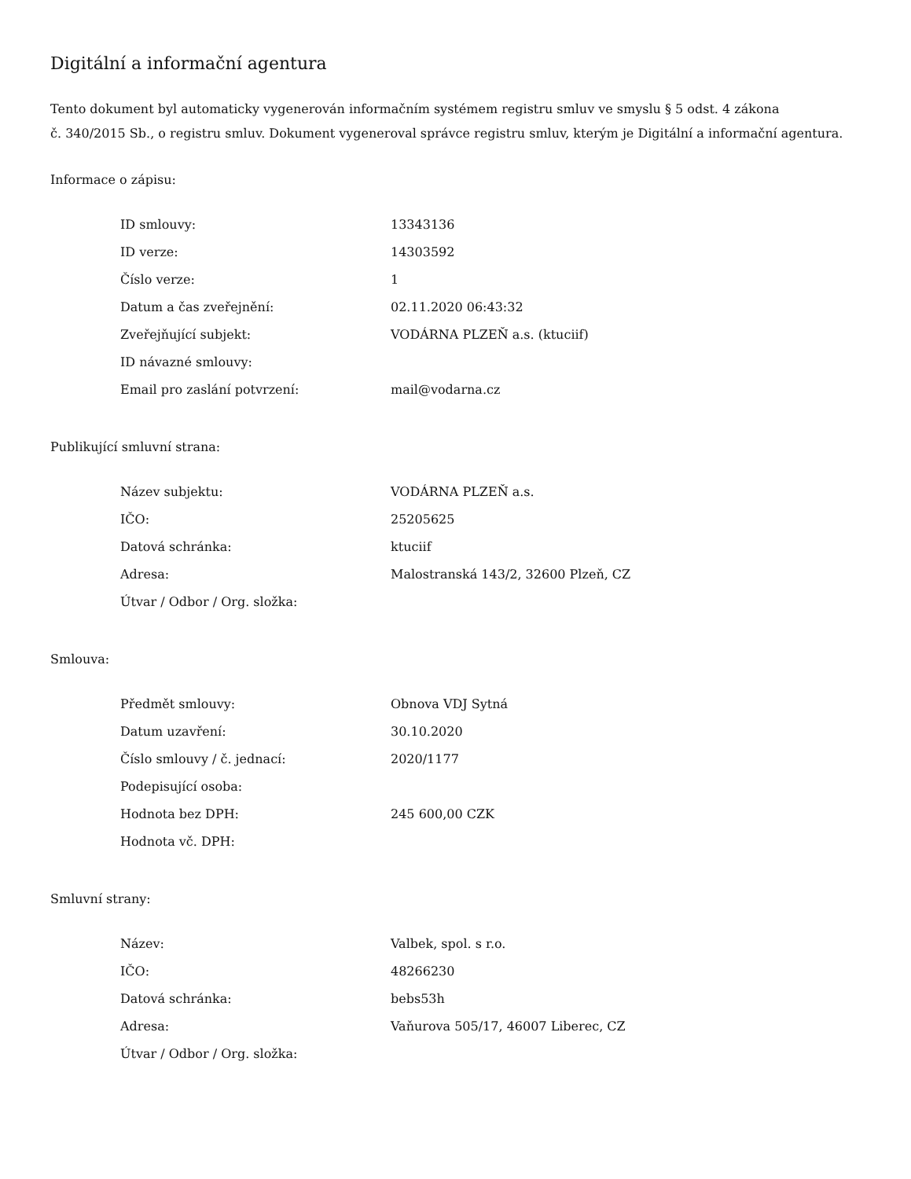Digitální a informační agentura
Tento dokument byl automaticky vygenerován informačním systémem registru smluv ve smyslu § 5 odst. 4 zákona
č. 340/2015 Sb., o registru smluv. Dokument vygeneroval správce registru smluv, kterým je Digitální a informační agentura.
Informace o zápisu:
| ID smlouvy: | 13343136 |
| ID verze: | 14303592 |
| Číslo verze: | 1 |
| Datum a čas zveřejnění: | 02.11.2020 06:43:32 |
| Zveřejňující subjekt: | VODÁRNA PLZEŇ a.s. (ktuciif) |
| ID návazné smlouvy: | |
| Email pro zaslání potvrzení: | mail@vodarna.cz |
Publikující smluvní strana:
| Název subjektu: | VODÁRNA PLZEŇ a.s. |
| IČO: | 25205625 |
| Datová schránka: | ktuciif |
| Adresa: | Malostranská 143/2, 32600 Plzeň, CZ |
| Útvar / Odbor / Org. složka: | |
Smlouva:
| Předmět smlouvy: | Obnova VDJ Sytná |
| Datum uzavření: | 30.10.2020 |
| Číslo smlouvy / č. jednací: | 2020/1177 |
| Podepisující osoba: | |
| Hodnota bez DPH: | 245 600,00 CZK |
| Hodnota vč. DPH: | |
Smluvní strany:
| Název: | Valbek, spol. s r.o. |
| IČO: | 48266230 |
| Datová schránka: | bebs53h |
| Adresa: | Vaňurova 505/17, 46007 Liberec, CZ |
| Útvar / Odbor / Org. složka: | |